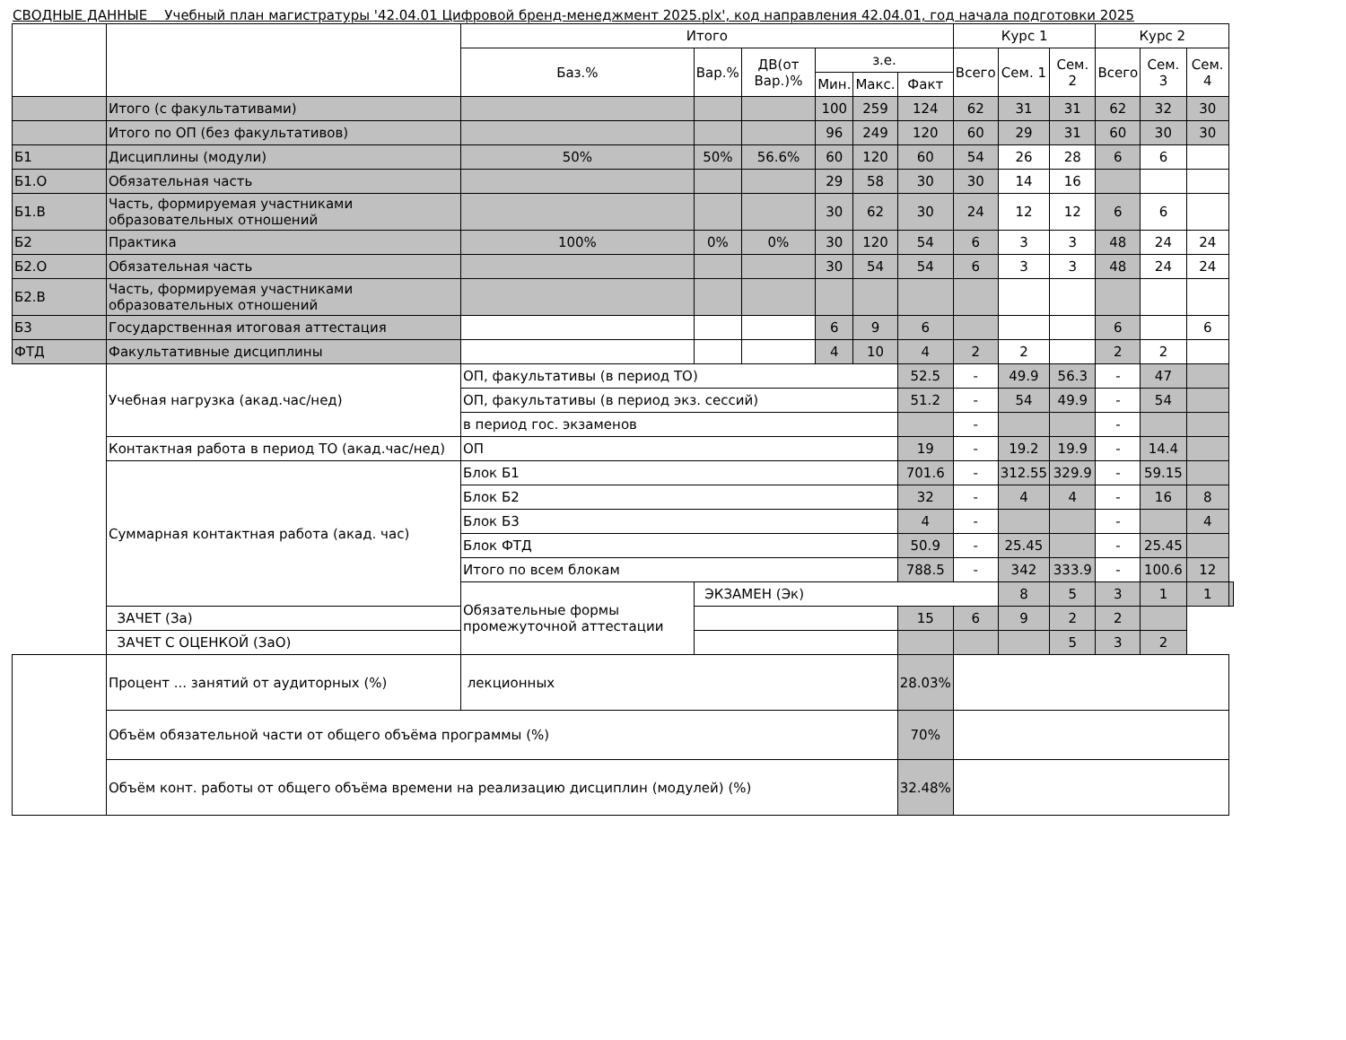СВОДНЫЕ ДАННЫЕ Учебный план магистратуры '42.04.01 Цифровой бренд-менеджмент 2025.plx', код направления 42.04.01, год начала подготовки 2025
| | | Итого | | | | | | Курс 1 | | | Курс 2 | | | |
| --- | --- | --- | --- | --- | --- | --- | --- | --- | --- | --- | --- | --- | --- | --- |
| | | Баз.% | Вар.% | ДВ(от Вар.)% | з.е. | | | Всего | Сем. 1 | Сем. 2 | Всего | Сем. 3 | Сем. 4 | |
| | | | | | Мин. | Макс. | Факт | | | | | | | |
| | Итого (с факультативами) | | | | 100 | 259 | 124 | 62 | 31 | 31 | 62 | 32 | 30 | |
| | Итого по ОП (без факультативов) | | | | 96 | 249 | 120 | 60 | 29 | 31 | 60 | 30 | 30 | |
| Б1 | Дисциплины (модули) | 50% | 50% | 56.6% | 60 | 120 | 60 | 54 | 26 | 28 | 6 | 6 | | |
| Б1.О | Обязательная часть | | | | 29 | 58 | 30 | 30 | 14 | 16 | | | | |
| Б1.В | Часть, формируемая участниками образовательных отношений | | | | 30 | 62 | 30 | 24 | 12 | 12 | 6 | 6 | | |
| Б2 | Практика | 100% | 0% | 0% | 30 | 120 | 54 | 6 | 3 | 3 | 48 | 24 | 24 | |
| Б2.О | Обязательная часть | | | | 30 | 54 | 54 | 6 | 3 | 3 | 48 | 24 | 24 | |
| Б2.В | Часть, формируемая участниками образовательных отношений | | | | | | | | | | | | | |
| Б3 | Государственная итоговая аттестация | | | | 6 | 9 | 6 | | | | 6 | | 6 | |
| ФТД | Факультативные дисциплины | | | | 4 | 10 | 4 | 2 | 2 | | 2 | 2 | | |
| | Учебная нагрузка (акад.час/нед) | ОП, факультативы (в период ТО) | | | | | 52.5 | - | 49.9 | 56.3 | - | 47 | | |
| | | ОП, факультативы (в период экз. сессий) | | | | | 51.2 | - | 54 | 49.9 | - | 54 | | |
| | | в период гос. экзаменов | | | | | | - | | | - | | | |
| | Контактная работа в период ТО (акад.час/нед) | ОП | | | | | 19 | - | 19.2 | 19.9 | - | 14.4 | | |
| | Суммарная контактная работа (акад. час) | Блок Б1 | | | | | 701.6 | - | 312.55 | 329.9 | - | 59.15 | | |
| | | Блок Б2 | | | | | 32 | - | 4 | 4 | - | 16 | 8 | |
| | | Блок Б3 | | | | | 4 | - | | | - | | 4 | |
| | | Блок ФТД | | | | | 50.9 | - | 25.45 | | - | 25.45 | | |
| | | Итого по всем блокам | | | | | 788.5 | - | 342 | 333.9 | - | 100.6 | 12 | |
| | | Обязательные формы промежуточной аттестации | ЭКЗАМЕН (Эк) | | | | | | 8 | 5 | 3 | 1 | 1 | |
| | ЗАЧЕТ (За) | | | | | | 15 | 6 | 9 | 2 | 2 | | | |
| | ЗАЧЕТ С ОЦЕНКОЙ (ЗаО) | | | | | | | | | 5 | 3 | 2 | | |
| | Процент ... занятий от аудиторных (%) | лекционных | | | | | 28.03% | | | | | | | |
| | Объём обязательной части от общего объёма программы (%) | | | | | | 70% | | | | | | | |
| | Объём конт. работы от общего объёма времени на реализацию дисциплин (модулей) (%) | | | | | | 32.48% | | | | | | | |